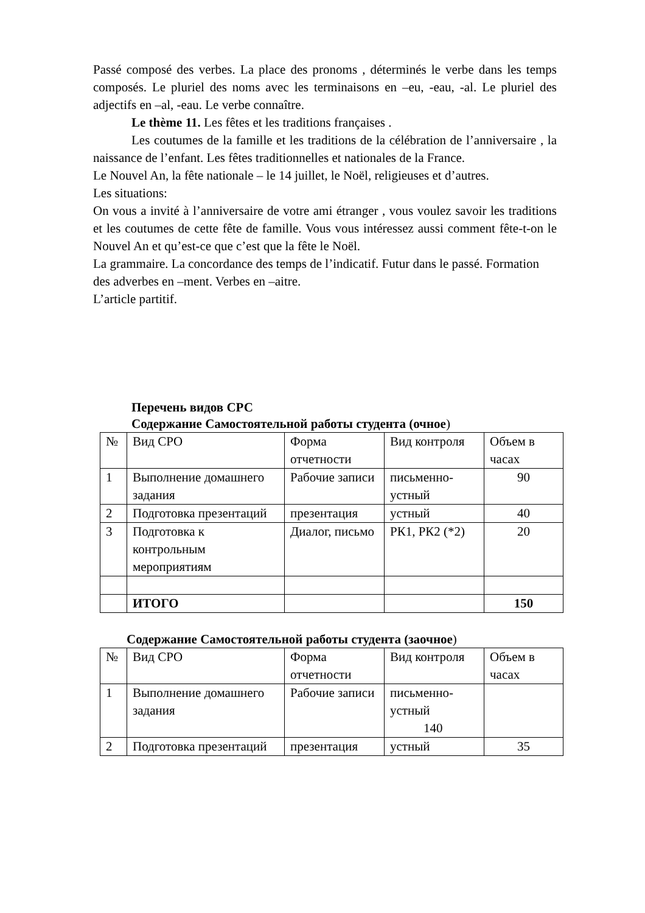Passé composé des verbes. La place des pronoms , déterminés le verbe dans les temps composés. Le pluriel des noms avec les terminaisons en –eu, -eau, -al. Le pluriel des adjectifs en –al, -eau. Le verbe connaître.
Le thème 11. Les fêtes et les traditions françaises .
Les coutumes de la famille et les traditions de la célébration de l’anniversaire , la naissance de l’enfant. Les fêtes traditionnelles et nationales de la France.
Le Nouvel An, la fête nationale – le 14 juillet, le Noël, religieuses et d’autres.
Les situations:
On vous a invité à l’anniversaire de votre ami étranger , vous voulez savoir les traditions et les coutumes de cette fête de famille. Vous vous intéressez aussi comment fête-t-on le Nouvel An et qu’est-ce que c’est que la fête le Noël.
La grammaire. La concordance des temps de l’indicatif. Futur dans le passé. Formation des adverbes en –ment. Verbes en –aitre.
L’article partitif.
Перечень видов СРС
Содержание Самостоятельной работы студента (очное)
| № | Вид СРО | Форма отчетности | Вид контроля | Объем в часах |
| 1 | Выполнение домашнего задания | Рабочие записи | письменно-устный | 90 |
| 2 | Подготовка презентаций | презентация | устный | 40 |
| 3 | Подготовка к контрольным мероприятиям | Диалог, письмо | РК1, РК2 (*2) | 20 |
| | ИТОГО | | | 150 |
Содержание Самостоятельной работы студента (заочное)
| № | Вид СРО | Форма отчетности | Вид контроля | Объем в часах |
| 1 | Выполнение домашнего задания | Рабочие записи | письменно-устный 140 | |
| 2 | Подготовка презентаций | презентация | устный | 35 |